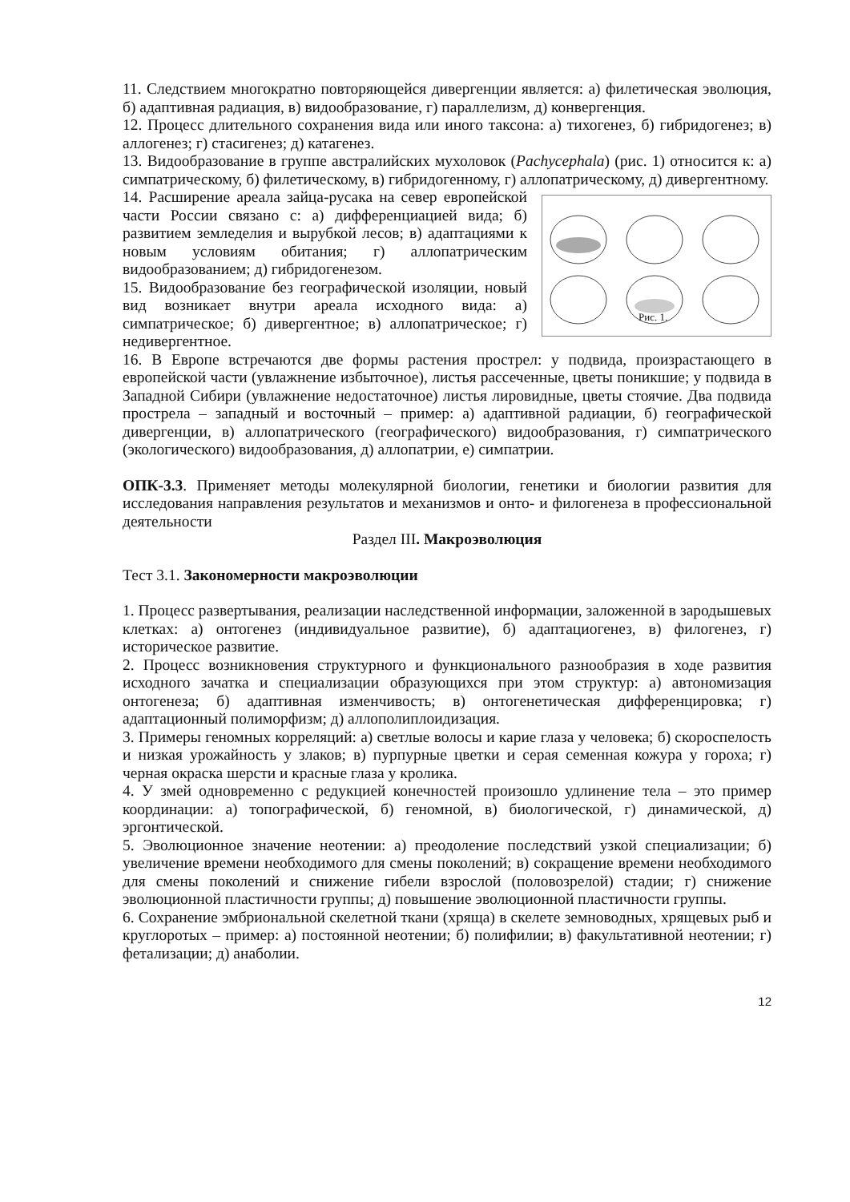11. Следствием многократно повторяющейся дивергенции является: а) филетическая эволюция, б) адаптивная радиация, в) видообразование, г) параллелизм, д) конвергенция.
12. Процесс длительного сохранения вида или иного таксона: а) тихогенез, б) гибридогенез; в) аллогенез; г) стасигенез; д) катагенез.
13. Видообразование в группе австралийских мухоловок (Pachycephala) (рис. 1) относится к: а) симпатрическому, б) филетическому, в) гибридогенному, г) аллопатрическому, д) дивергентному.
Рис. 1.
14. Расширение ареала зайца-русака на север европейской части России связано с: а) дифференциацией вида; б) развитием земледелия и вырубкой лесов; в) адаптациями к новым условиям обитания; г) аллопатрическим видообразованием; д) гибридогенезом.
15. Видообразование без географической изоляции, новый вид возникает внутри ареала исходного вида: а) симпатрическое; б) дивергентное; в) аллопатрическое; г) недивергентное.
16. В Европе встречаются две формы растения прострел: у подвида, произрастающего в европейской части (увлажнение избыточное), листья рассеченные, цветы поникшие; у подвида в Западной Сибири (увлажнение недостаточное) листья лировидные, цветы стоячие. Два подвида прострела – западный и восточный – пример: а) адаптивной радиации, б) географической дивергенции, в) аллопатрического (географического) видообразования, г) симпатрического (экологического) видообразования, д) аллопатрии, е) симпатрии.
ОПК-3.3. Применяет методы молекулярной биологии, генетики и биологии развития для исследования направления результатов и механизмов и онто- и филогенеза в профессиональной деятельности
Раздел III. Макроэволюция
Тест 3.1. Закономерности макроэволюции
1. Процесс развертывания, реализации наследственной информации, заложенной в зародышевых клетках: а) онтогенез (индивидуальное развитие), б) адаптациогенез, в) филогенез, г) историческое развитие.
2. Процесс возникновения структурного и функционального разнообразия в ходе развития исходного зачатка и специализации образующихся при этом структур: а) автономизация онтогенеза; б) адаптивная изменчивость; в) онтогенетическая дифференцировка; г) адаптационный полиморфизм; д) аллополиплоидизация.
3. Примеры геномных корреляций: а) светлые волосы и карие глаза у человека; б) скороспелость и низкая урожайность у злаков; в) пурпурные цветки и серая семенная кожура у гороха; г) черная окраска шерсти и красные глаза у кролика.
4. У змей одновременно с редукцией конечностей произошло удлинение тела – это пример координации: а) топографической, б) геномной, в) биологической, г) динамической, д) эргонтической.
5. Эволюционное значение неотении: а) преодоление последствий узкой специализации; б) увеличение времени необходимого для смены поколений; в) сокращение времени необходимого для смены поколений и снижение гибели взрослой (половозрелой) стадии; г) снижение эволюционной пластичности группы; д) повышение эволюционной пластичности группы.
6. Сохранение эмбриональной скелетной ткани (хряща) в скелете земноводных, хрящевых рыб и круглоротых – пример: а) постоянной неотении; б) полифилии; в) факультативной неотении; г) фетализации; д) анаболии.
12